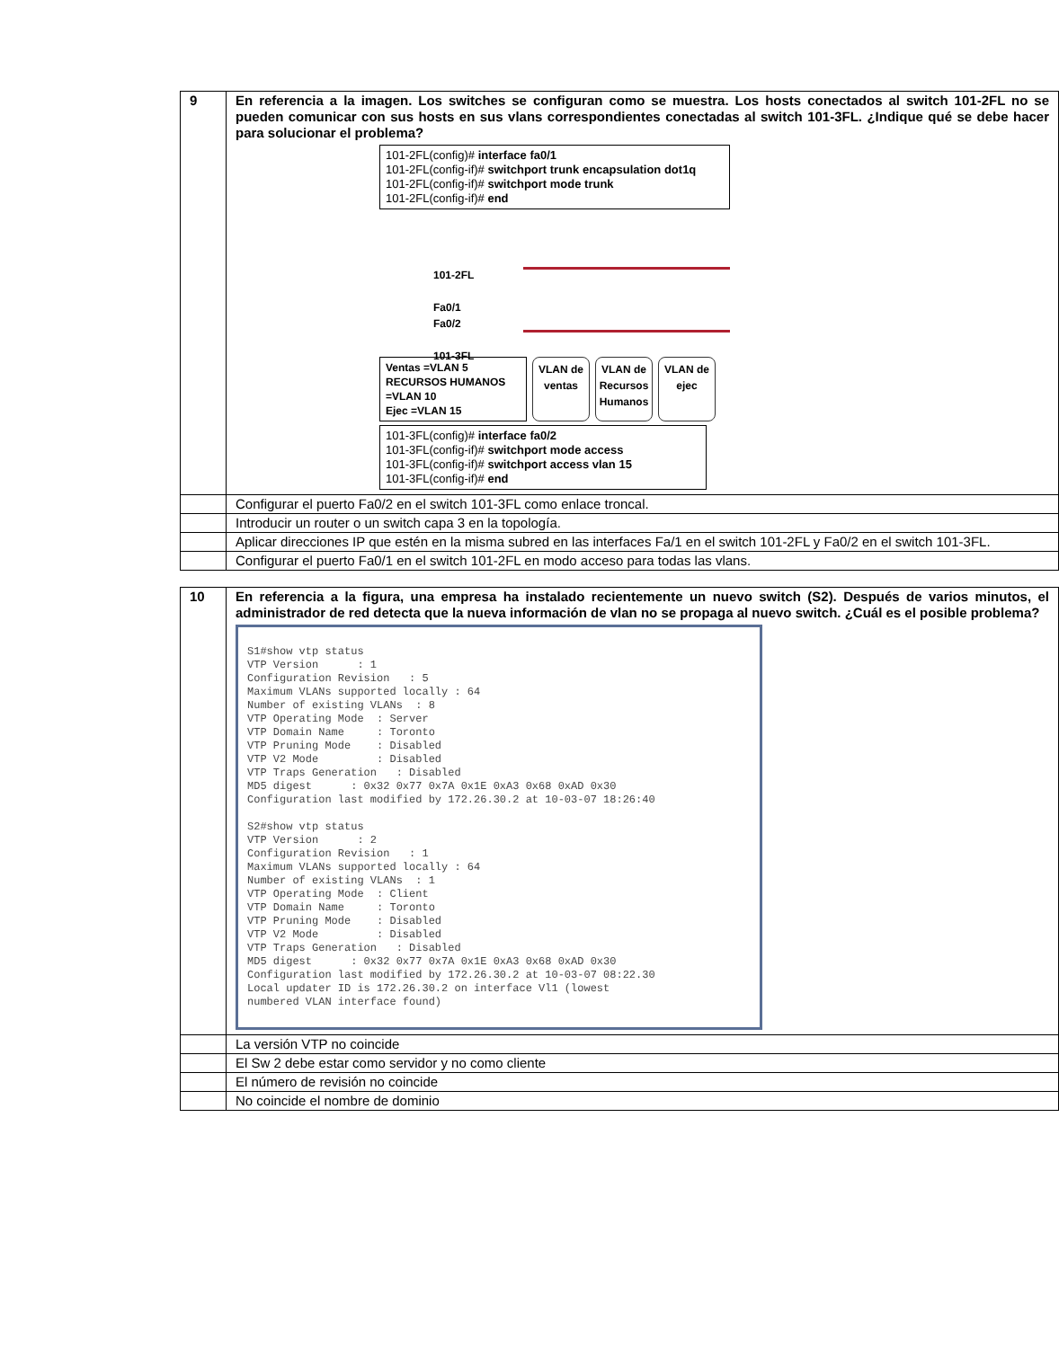| 9 | En referencia a la imagen. Los switches se configuran como se muestra. Los hosts conectados al switch 101-2FL no se pueden comunicar con sus hosts en sus vlans correspondientes conectadas al switch 101-3FL. ¿Indique qué se debe hacer para solucionar el problema? 101-2FL(config)# interface fa0/1 101-2FL(config-if)# switchport trunk encapsulation dot1q 101-2FL(config-if)# switchport mode trunk 101-2FL(config-if)# end 101-2FL Fa0/1 Fa0/2 101-3FL Ventas =VLAN 5 RECURSOS HUMANOS =VLAN 10 Ejec =VLAN 15 VLAN de ventas VLAN de Recursos Humanos VLAN de ejec 101-3FL(config)# interface fa0/2 101-3FL(config-if)# switchport mode access 101-3FL(config-if)# switchport access vlan 15 101-3FL(config-if)# end |
| | Configurar el puerto Fa0/2 en el switch 101-3FL como enlace troncal. |
| | Introducir un router o un switch capa 3 en la topología. |
| | Aplicar direcciones IP que estén en la misma subred en las interfaces Fa/1 en el switch 101-2FL y Fa0/2 en el switch 101-3FL. |
| | Configurar el puerto Fa0/1 en el switch 101-2FL en modo acceso para todas las vlans. |
| 10 | En referencia a la figura, una empresa ha instalado recientemente un nuevo switch (S2). Después de varios minutos, el administrador de red detecta que la nueva información de vlan no se propaga al nuevo switch. ¿Cuál es el posible problema? S1#show vtp status VTP Version : 1 Configuration Revision : 5 Maximum VLANs supported locally : 64 Number of existing VLANs : 8 VTP Operating Mode : Server VTP Domain Name : Toronto VTP Pruning Mode : Disabled VTP V2 Mode : Disabled VTP Traps Generation : Disabled MD5 digest : 0x32 0x77 0x7A 0x1E 0xA3 0x68 0xAD 0x30 Configuration last modified by 172.26.30.2 at 10-03-07 18:26:40 S2#show vtp status VTP Version : 2 Configuration Revision : 1 Maximum VLANs supported locally : 64 Number of existing VLANs : 1 VTP Operating Mode : Client VTP Domain Name : Toronto VTP Pruning Mode : Disabled VTP V2 Mode : Disabled VTP Traps Generation : Disabled MD5 digest : 0x32 0x77 0x7A 0x1E 0xA3 0x68 0xAD 0x30 Configuration last modified by 172.26.30.2 at 10-03-07 08:22.30 Local updater ID is 172.26.30.2 on interface Vl1 (lowest numbered VLAN interface found) |
| | La versión VTP no coincide |
| | El Sw 2 debe estar como servidor y no como cliente |
| | El número de revisión no coincide |
| | No coincide el nombre de dominio |